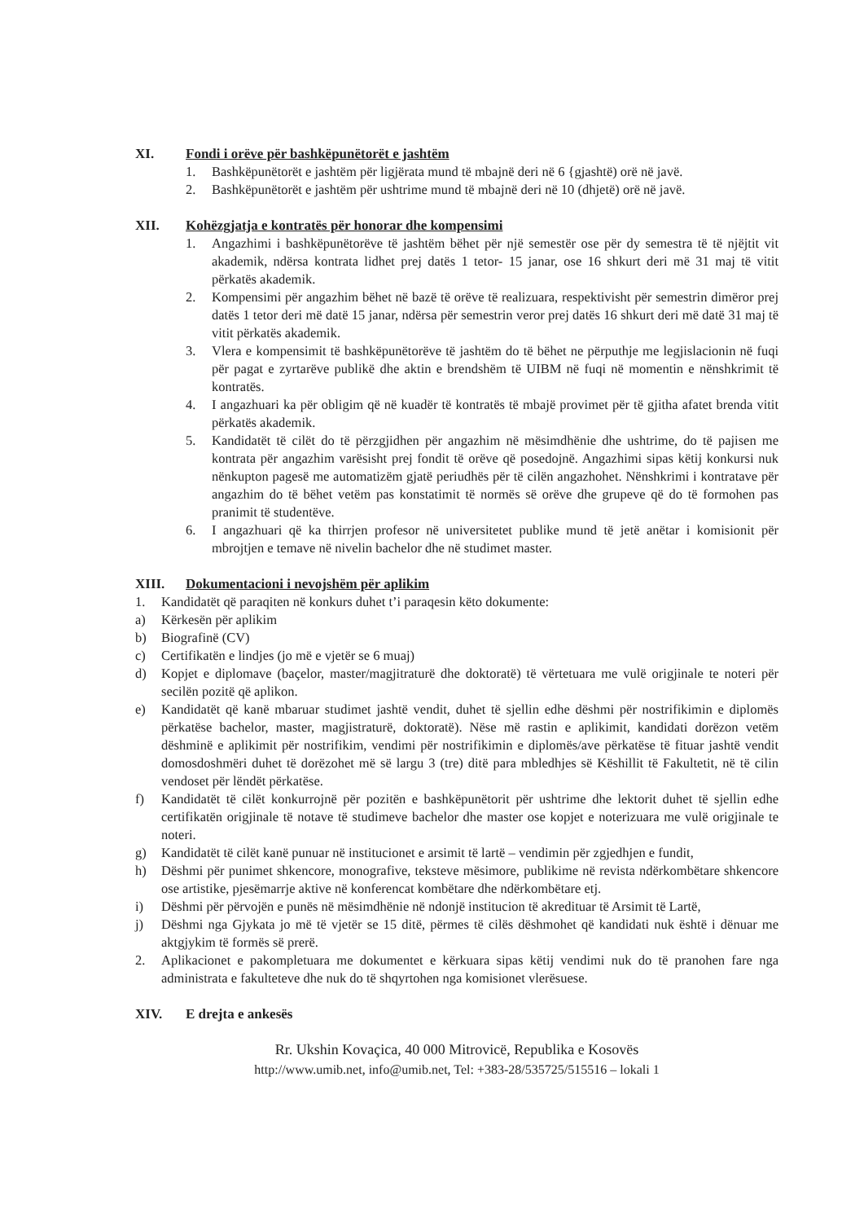XI. Fondi i orëve për bashkëpunëtorët e jashtëm
1. Bashkëpunëtorët e jashtëm për ligjërata mund të mbajnë deri në 6 {gjashtë) orë në javë.
2. Bashkëpunëtorët e jashtëm për ushtrime mund të mbajnë deri në 10 (dhjetë) orë në javë.
XII. Kohëzgjatja e kontratës për honorar dhe kompensimi
1. Angazhimi i bashkëpunëtorëve të jashtëm bëhet për një semestër ose për dy semestra të të njëjtit vit akademik, ndërsa kontrata lidhet prej datës 1 tetor- 15 janar, ose 16 shkurt deri më 31 maj të vitit përkatës akademik.
2. Kompensimi për angazhim bëhet në bazë të orëve të realizuara, respektivisht për semestrin dimëror prej datës 1 tetor deri më datë 15 janar, ndërsa për semestrin veror prej datës 16 shkurt deri më datë 31 maj të vitit përkatës akademik.
3. Vlera e kompensimit të bashkëpunëtorëve të jashtëm do të bëhet ne përputhje me legjislacionin në fuqi për pagat e zyrtarëve publikë dhe aktin e brendshëm të UIBM në fuqi në momentin e nënshkrimit të kontratës.
4. I angazhuari ka për obligim që në kuadër të kontratës të mbajë provimet për të gjitha afatet brenda vitit përkatës akademik.
5. Kandidatët të cilët do të përzgjidhen për angazhim në mësimdhënie dhe ushtrime, do të pajisen me kontrata për angazhim varësisht prej fondit të orëve që posedojnë. Angazhimi sipas këtij konkursi nuk nënkupton pagesë me automatizëm gjatë periudhës për të cilën angazhohet. Nënshkrimi i kontratave për angazhim do të bëhet vetëm pas konstatimit të normës së orëve dhe grupeve që do të formohen pas pranimit të studentëve.
6. I angazhuari që ka thirrjen profesor në universitetet publike mund të jetë anëtar i komisionit për mbrojtjen e temave në nivelin bachelor dhe në studimet master.
XIII. Dokumentacioni i nevojshëm për aplikim
1. Kandidatët që paraqiten në konkurs duhet t’i paraqesin këto dokumente:
a) Kërkesën për aplikim
b) Biografinë (CV)
c) Certifikatën e lindjes (jo më e vjetër se 6 muaj)
d) Kopjet e diplomave (baçelor, master/magjitraturë dhe doktoratë) të vërtetuara me vulë origjinale te noteri për secilën pozitë që aplikon.
e) Kandidatët që kanë mbaruar studimet jashtë vendit, duhet të sjellin edhe dëshmi për nostrifikimin e diplomës përkatëse bachelor, master, magjistraturë, doktoratë). Nëse më rastin e aplikimit, kandidati dorëzon vetëm dëshminë e aplikimit për nostrifikim, vendimi për nostrifikimin e diplomës/ave përkatëse të fituar jashtë vendit domosdoshmëri duhet të dorëzohet më së largu 3 (tre) ditë para mbledhjes së Këshillit të Fakultetit, në të cilin vendoset për lëndët përkatëse.
f) Kandidatët të cilët konkurrojnë për pozitën e bashkëpunëtorit për ushtrime dhe lektorit duhet të sjellin edhe certifikatën origjinale të notave të studimeve bachelor dhe master ose kopjet e noterizuara me vulë origjinale te noteri.
g) Kandidatët të cilët kanë punuar në institucionet e arsimit të lartë – vendimin për zgjedhjen e fundit,
h) Dëshmi për punimet shkencore, monografive, teksteve mësimore, publikime në revista ndërkombëtare shkencore ose artistike, pjesëmarrje aktive në konferencat kombëtare dhe ndërkombëtare etj.
i) Dëshmi për përvojën e punës në mësimdhënie në ndonjë institucion të akredituar të Arsimit të Lartë,
j) Dëshmi nga Gjykata jo më të vjetër se 15 ditë, përmes të cilës dëshmohet që kandidati nuk është i dënuar me aktgjykim të formës së prerë.
2. Aplikacionet e pakompletuara me dokumentet e kërkuara sipas këtij vendimi nuk do të pranohen fare nga administrata e fakulteteve dhe nuk do të shqyrtohen nga komisionet vlerësuese.
XIV. E drejta e ankesës
Rr. Ukshin Kovaçica, 40 000 Mitrovicë, Republika e Kosovës
http://www.umib.net, info@umib.net, Tel: +383-28/535725/515516 – lokali 1